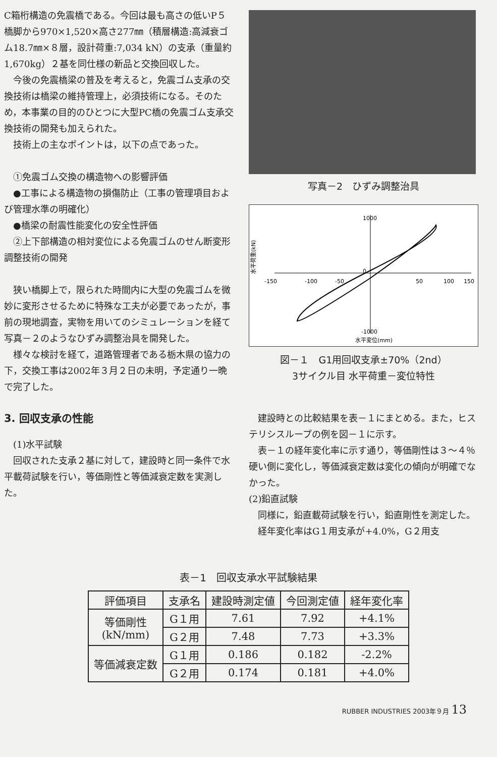C箱桁構造の免震橋である。今回は最も高さの低いP５橋脚から970×1,520×高さ277㎜（積層構造:高減衰ゴム18.7㎜×８層，設計荷重:7,034 kN）の支承（重量約1,670kg）２基を同仕様の新品と交換回収した。
今後の免震橋梁の普及を考えると，免震ゴム支承の交換技術は橋梁の維持管理上，必須技術になる。そのため，本事業の目的のひとつに大型PC橋の免震ゴム支承交換技術の開発も加えられた。
技術上の主なポイントは，以下の点であった。
①免震ゴム交換の構造物への影響評価
●工事による構造物の損傷防止（工事の管理項目および管理水準の明確化）
●橋梁の耐震性能変化の安全性評価
②上下部構造の相対変位による免震ゴムのせん断変形調整技術の開発
狭い橋脚上で，限られた時間内に大型の免震ゴムを微妙に変形させるために特殊な工夫が必要であったが，事前の現地調査，実物を用いてのシミュレーションを経て写真－２のようなひずみ調整治具を開発した。
様々な検討を経て，道路管理者である栃木県の協力の下，交換工事は2002年３月２日の未明，予定通り一晩で完了した。
3. 回収支承の性能
(1)水平試験
回収された支承２基に対して，建設時と同一条件で水平載荷試験を行い，等価剛性と等価減衰定数を実測した。
写真－2　ひずみ調整治具
水平荷重(kN)
1000
0
-1000
-150
-100
-50
50
100
150
水平変位(mm)
図－１　G1用回収支承±70%（2nd）
3サイクル目 水平荷重－変位特性
建設時との比較結果を表－１にまとめる。また，ヒステリシスループの例を図－１に示す。
表－１の経年変化率に示す通り，等価剛性は３～４％硬い側に変化し，等価減衰定数は変化の傾向が明確でなかった。
(2)鉛直試験
同様に，鉛直載荷試験を行い，鉛直剛性を測定した。
経年変化率はG１用支承が+4.0%，G２用支
表－1　回収支承水平試験結果
| 評価項目 | 支承名 | 建設時測定値 | 今回測定値 | 経年変化率 |
| --- | --- | --- | --- | --- |
| 等価剛性 (kN/mm) | G１用 | 7.61 | 7.92 | +4.1% |
| | G２用 | 7.48 | 7.73 | +3.3% |
| 等価減衰定数 | G１用 | 0.186 | 0.182 | -2.2% |
| | G２用 | 0.174 | 0.181 | +4.0% |
RUBBER INDUSTRIES 2003年９月 13